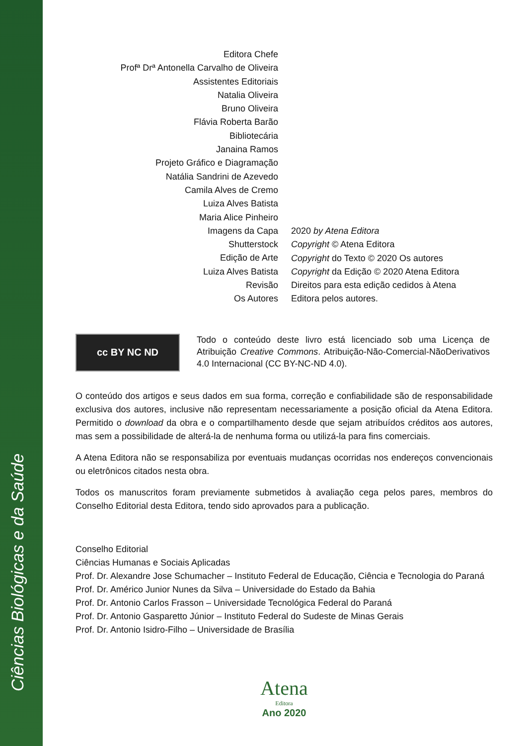Ciências Biológicas e da Saúde
Editora Chefe
Profª Drª Antonella Carvalho de Oliveira
Assistentes Editoriais
Natalia Oliveira
Bruno Oliveira
Flávia Roberta Barão
Bibliotecária
Janaina Ramos
Projeto Gráfico e Diagramação
Natália Sandrini de Azevedo
Camila Alves de Cremo
Luiza Alves Batista
Maria Alice Pinheiro
Imagens da Capa
Shutterstock
Edição de Arte
Luiza Alves Batista
Revisão
Os Autores
2020 by Atena Editora
Copyright © Atena Editora
Copyright do Texto © 2020 Os autores
Copyright da Edição © 2020 Atena Editora
Direitos para esta edição cedidos à Atena Editora pelos autores.
cc BY NC ND
Todo o conteúdo deste livro está licenciado sob uma Licença de Atribuição Creative Commons. Atribuição-Não-Comercial-NãoDerivativos 4.0 Internacional (CC BY-NC-ND 4.0).
O conteúdo dos artigos e seus dados em sua forma, correção e confiabilidade são de responsabilidade exclusiva dos autores, inclusive não representam necessariamente a posição oficial da Atena Editora. Permitido o download da obra e o compartilhamento desde que sejam atribuídos créditos aos autores, mas sem a possibilidade de alterá-la de nenhuma forma ou utilizá-la para fins comerciais.
A Atena Editora não se responsabiliza por eventuais mudanças ocorridas nos endereços convencionais ou eletrônicos citados nesta obra.
Todos os manuscritos foram previamente submetidos à avaliação cega pelos pares, membros do Conselho Editorial desta Editora, tendo sido aprovados para a publicação.
Conselho Editorial
Ciências Humanas e Sociais Aplicadas
Prof. Dr. Alexandre Jose Schumacher – Instituto Federal de Educação, Ciência e Tecnologia do Paraná
Prof. Dr. Américo Junior Nunes da Silva – Universidade do Estado da Bahia
Prof. Dr. Antonio Carlos Frasson – Universidade Tecnológica Federal do Paraná
Prof. Dr. Antonio Gasparetto Júnior – Instituto Federal do Sudeste de Minas Gerais
Prof. Dr. Antonio Isidro-Filho – Universidade de Brasília
Atena
Editora
Ano 2020